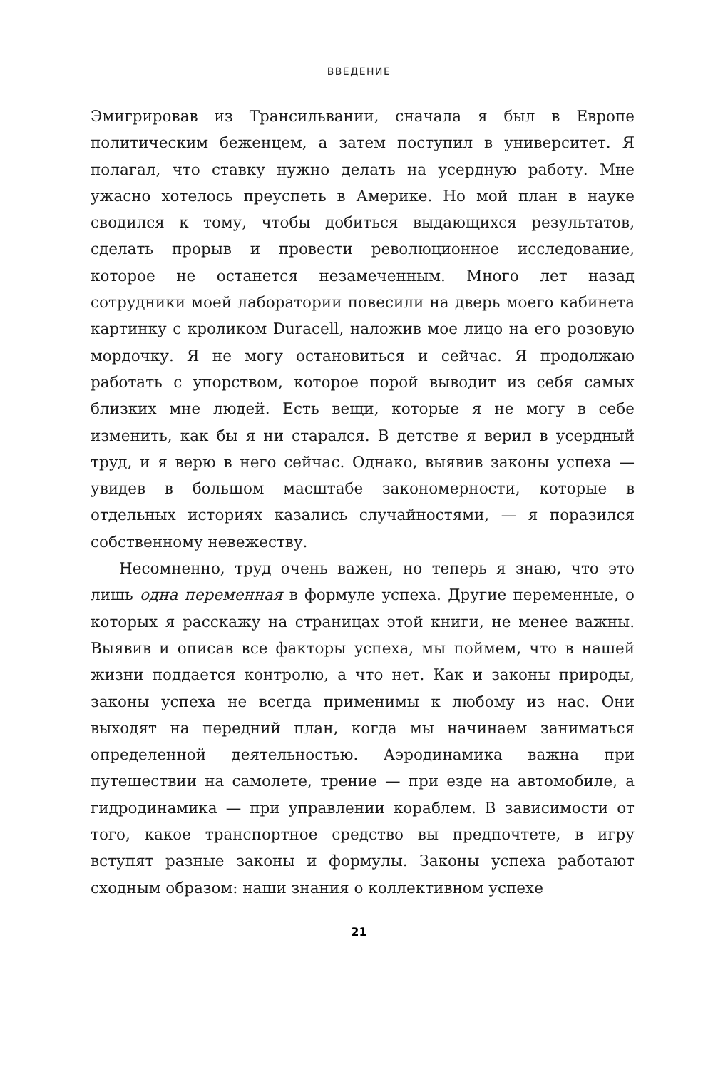ВВЕДЕНИЕ
Эмигрировав из Трансильвании, сначала я был в Европе политическим беженцем, а затем поступил в университет. Я полагал, что ставку нужно делать на усердную работу. Мне ужасно хотелось преуспеть в Америке. Но мой план в науке сводился к тому, чтобы добиться выдающихся результатов, сделать прорыв и провести революционное исследование, которое не останется незамеченным. Много лет назад сотрудники моей лаборатории повесили на дверь моего кабинета картинку с кроликом Duracell, наложив мое лицо на его розовую мордочку. Я не могу остановиться и сейчас. Я продолжаю работать с упорством, которое порой выводит из себя самых близких мне людей. Есть вещи, которые я не могу в себе изменить, как бы я ни старался. В детстве я верил в усердный труд, и я верю в него сейчас. Однако, выявив законы успеха — увидев в большом масштабе закономерности, которые в отдельных историях казались случайностями, — я поразился собственному невежеству.
Несомненно, труд очень важен, но теперь я знаю, что это лишь одна переменная в формуле успеха. Другие переменные, о которых я расскажу на страницах этой книги, не менее важны. Выявив и описав все факторы успеха, мы поймем, что в нашей жизни поддается контролю, а что нет. Как и законы природы, законы успеха не всегда применимы к любому из нас. Они выходят на передний план, когда мы начинаем заниматься определенной деятельностью. Аэродинамика важна при путешествии на самолете, трение — при езде на автомобиле, а гидродинамика — при управлении кораблем. В зависимости от того, какое транспортное средство вы предпочтете, в игру вступят разные законы и формулы. Законы успеха работают сходным образом: наши знания о коллективном успехе
21